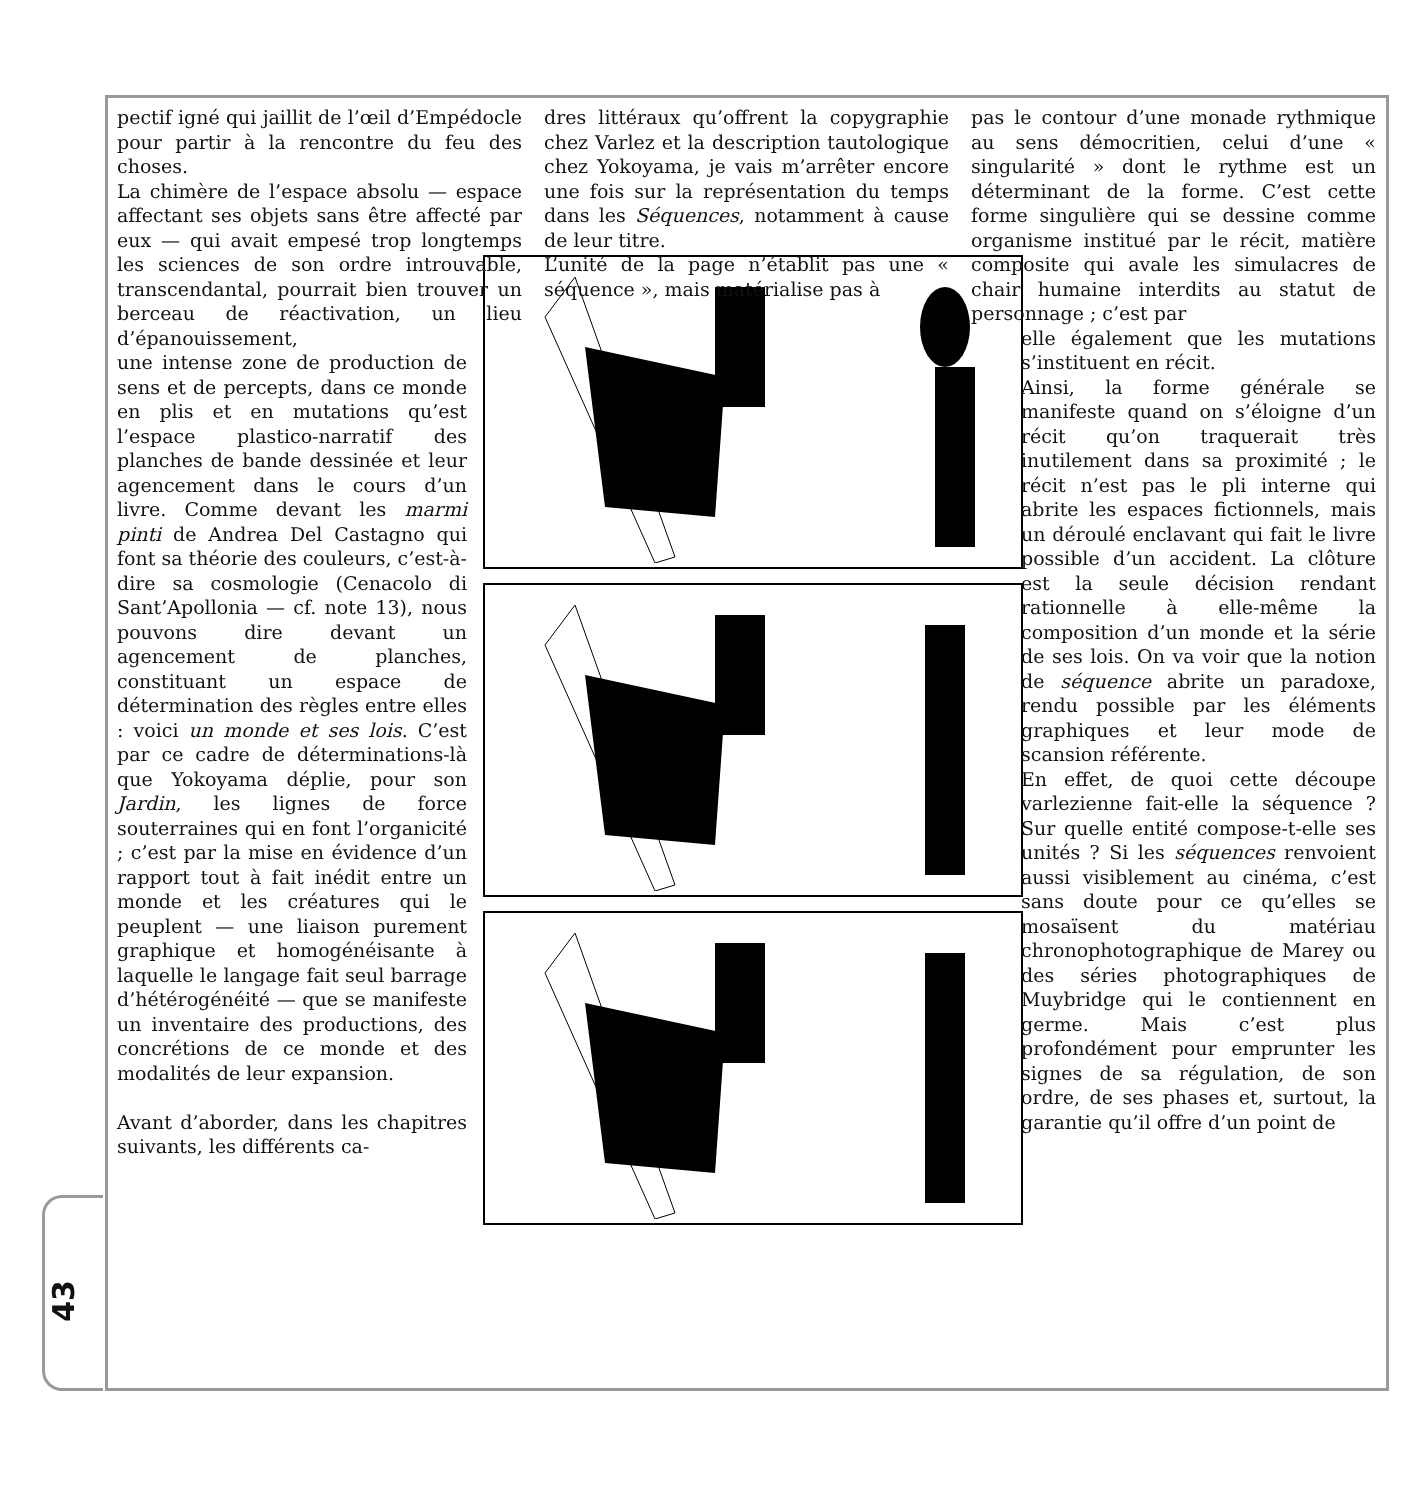43
pectif igné qui jaillit de l’œil d’Empédocle pour partir à la rencontre du feu des choses.
La chimère de l’espace absolu — espace affectant ses objets sans être affecté par eux — qui avait empesé trop longtemps les sciences de son ordre introuvable, transcendantal, pourrait bien trouver un berceau de réactivation, un lieu d’épanouissement,
une intense zone de production de sens et de percepts, dans ce monde en plis et en mutations qu’est l’espace plastico-narratif des planches de bande dessinée et leur agencement dans le cours d’un livre. Comme devant les marmi pinti de Andrea Del Castagno qui font sa théorie des couleurs, c’est-à-dire sa cosmologie (Cenacolo di Sant’Apollonia — cf. note 13), nous pouvons dire devant un agencement de planches, constituant un espace de détermination des règles entre elles : voici un monde et ses lois. C’est par ce cadre de déterminations-là que Yokoyama déplie, pour son Jardin, les lignes de force souterraines qui en font l’organicité ; c’est par la mise en évidence d’un rapport tout à fait inédit entre un monde et les créatures qui le peuplent — une liaison purement graphique et homogénéisante à laquelle le langage fait seul barrage d’hétérogénéité — que se manifeste un inventaire des productions, des concrétions de ce monde et des modalités de leur expansion.
Avant d’aborder, dans les chapitres suivants, les différents ca-
dres littéraux qu’offrent la copygraphie chez Varlez et la description tautologique chez Yokoyama, je vais m’arrêter encore une fois sur la représentation du temps dans les Séquences, notamment à cause de leur titre.
L’unité de la page n’établit pas une « séquence », mais matérialise pas à
pas le contour d’une monade rythmique au sens démocritien, celui d’une « singularité » dont le rythme est un déterminant de la forme. C’est cette forme singulière qui se dessine comme organisme institué par le récit, matière composite qui avale les simulacres de chair humaine interdits au statut de personnage ; c’est par
elle également que les mutations s’instituent en récit.
Ainsi, la forme générale se manifeste quand on s’éloigne d’un récit qu’on traquerait très inutilement dans sa proximité ; le récit n’est pas le pli interne qui abrite les espaces fictionnels, mais un déroulé enclavant qui fait le livre possible d’un accident. La clôture est la seule décision rendant rationnelle à elle-même la composition d’un monde et la série de ses lois. On va voir que la notion de séquence abrite un paradoxe, rendu possible par les éléments graphiques et leur mode de scansion référente.
En effet, de quoi cette découpe varlezienne fait-elle la séquence ? Sur quelle entité compose-t-elle ses unités ? Si les séquences renvoient aussi visiblement au cinéma, c’est sans doute pour ce qu’elles se mosaïsent du matériau chronophotographique de Marey ou des séries photographiques de Muybridge qui le contiennent en germe. Mais c’est plus profondément pour emprunter les signes de sa régulation, de son ordre, de ses phases et, surtout, la garantie qu’il offre d’un point de